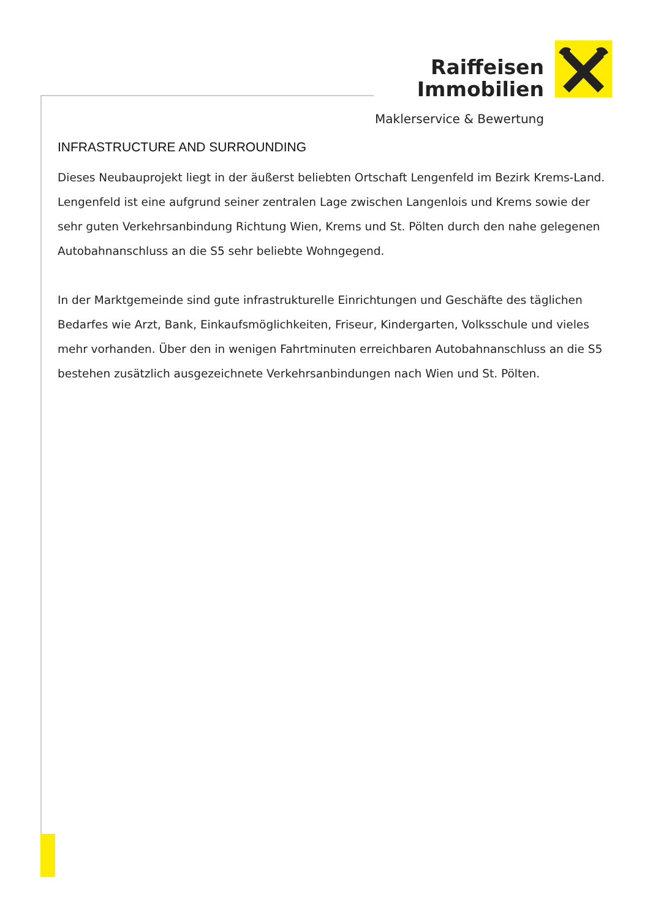Raiffeisen
Immobilien
Maklerservice & Bewertung
INFRASTRUCTURE AND SURROUNDING
Dieses Neubauprojekt liegt in der äußerst beliebten Ortschaft Lengenfeld im Bezirk Krems-Land. Lengenfeld ist eine aufgrund seiner zentralen Lage zwischen Langenlois und Krems sowie der sehr guten Verkehrsanbindung Richtung Wien, Krems und St. Pölten durch den nahe gelegenen Autobahnanschluss an die S5 sehr beliebte Wohngegend.
In der Marktgemeinde sind gute infrastrukturelle Einrichtungen und Geschäfte des täglichen Bedarfes wie Arzt, Bank, Einkaufsmöglichkeiten, Friseur, Kindergarten, Volksschule und vieles mehr vorhanden. Über den in wenigen Fahrtminuten erreichbaren Autobahnanschluss an die S5 bestehen zusätzlich ausgezeichnete Verkehrsanbindungen nach Wien und St. Pölten.